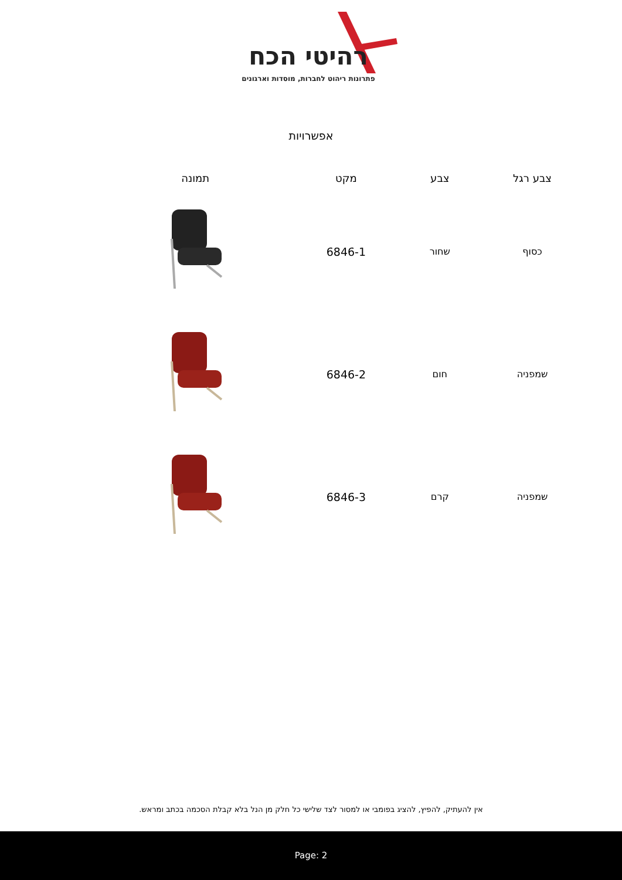רהיטי הכח
פתרונות ריהוט לחברות, מוסדות וארגונים
אפשרויות
| צבע רגל | צבע | מקט | תמונה |
| --- | --- | --- | --- |
| כסוף | שחור | 6846-1 | |
| שמפניה | חום | 6846-2 | |
| שמפניה | קרם | 6846-3 | |
אין להעתיק, להפיץ, להציג בפומבי או למסור לצד שלישי כל חלק מן הנל בלא קבלת הסכמה בכתב ומראש.
Page: 2